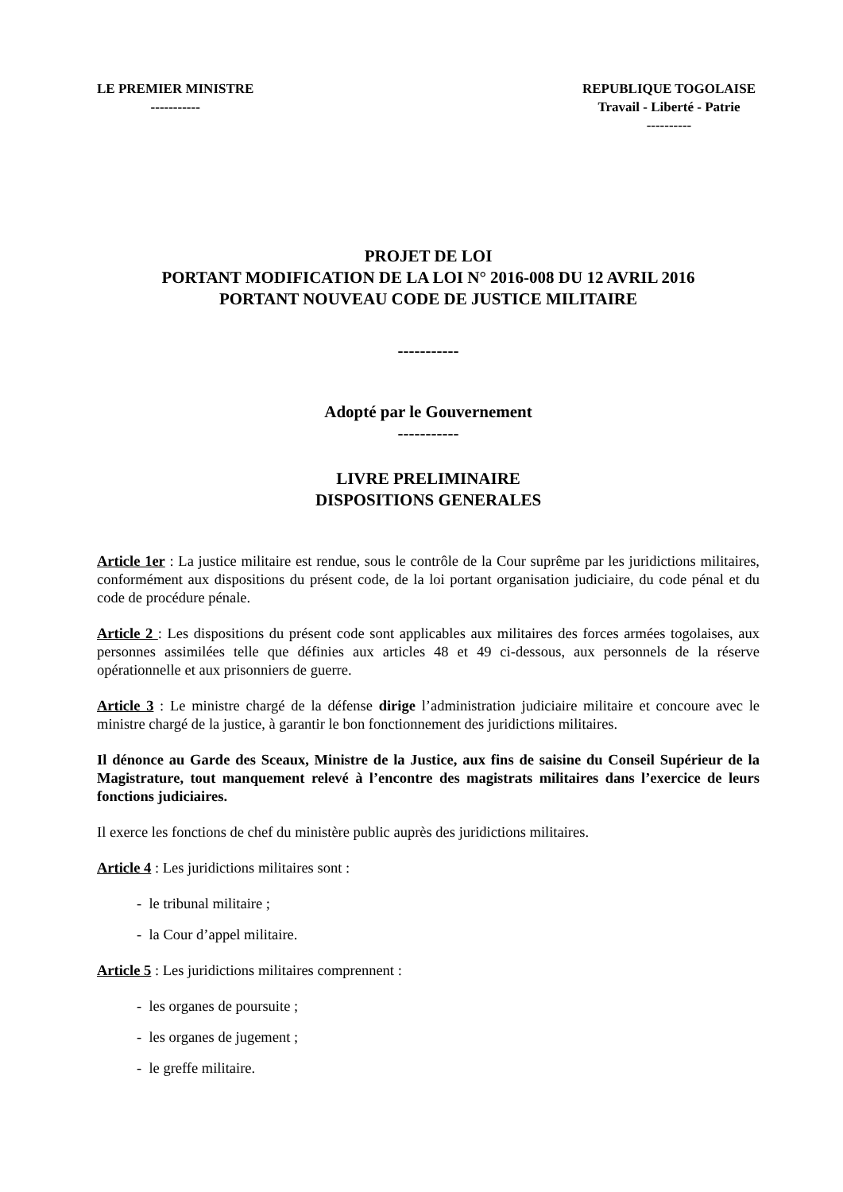LE PREMIER MINISTRE
-----------
REPUBLIQUE TOGOLAISE
Travail - Liberté - Patrie
----------
PROJET DE LOI
PORTANT MODIFICATION DE LA LOI N° 2016-008 DU 12 AVRIL 2016
PORTANT NOUVEAU CODE DE JUSTICE MILITAIRE
-----------
Adopté par le Gouvernement
-----------
LIVRE PRELIMINAIRE
DISPOSITIONS GENERALES
Article 1er : La justice militaire est rendue, sous le contrôle de la Cour suprême par les juridictions militaires, conformément aux dispositions du présent code, de la loi portant organisation judiciaire, du code pénal et du code de procédure pénale.
Article 2 : Les dispositions du présent code sont applicables aux militaires des forces armées togolaises, aux personnes assimilées telle que définies aux articles 48 et 49 ci-dessous, aux personnels de la réserve opérationnelle et aux prisonniers de guerre.
Article 3 : Le ministre chargé de la défense dirige l’administration judiciaire militaire et concoure avec le ministre chargé de la justice, à garantir le bon fonctionnement des juridictions militaires.
Il dénonce au Garde des Sceaux, Ministre de la Justice, aux fins de saisine du Conseil Supérieur de la Magistrature, tout manquement relevé à l’encontre des magistrats militaires dans l’exercice de leurs fonctions judiciaires.
Il exerce les fonctions de chef du ministère public auprès des juridictions militaires.
Article 4 : Les juridictions militaires sont :
- le tribunal militaire ;
- la Cour d’appel militaire.
Article 5 : Les juridictions militaires comprennent :
- les organes de poursuite ;
- les organes de jugement ;
- le greffe militaire.